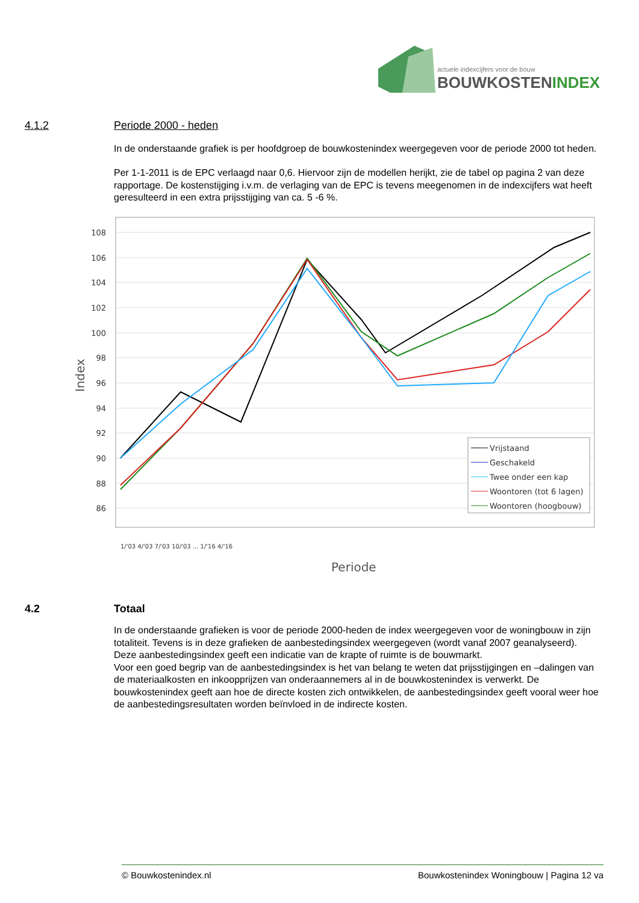actuele indexcijfers voor de bouw
BOUWKOSTENINDEX
4.1.2
Periode 2000 - heden
In de onderstaande grafiek is per hoofdgroep de bouwkostenindex weergegeven voor de periode 2000 tot heden.
Per 1-1-2011 is de EPC verlaagd naar 0,6. Hiervoor zijn de modellen herijkt, zie de tabel op pagina 2 van deze rapportage. De kostenstijging i.v.m. de verlaging van de EPC is tevens meegenomen in de indexcijfers wat heeft geresulteerd in een extra prijsstijging van ca. 5 -6 %.
108
106
104
102
100
98
96
94
92
90
88
86
Index
Vrijstaand
Geschakeld
Twee onder een kap
Woontoren (tot 6 lagen)
Woontoren (hoogbouw)
1/'03 4/'03 7/'03 10/'03 ... 1/'16 4/'16
Periode
4.2
Totaal
In de onderstaande grafieken is voor de periode 2000-heden de index weergegeven voor de woningbouw in zijn totaliteit. Tevens is in deze grafieken de aanbestedingsindex weergegeven (wordt vanaf 2007 geanalyseerd). Deze aanbestedingsindex geeft een indicatie van de krapte of ruimte is de bouwmarkt.
Voor een goed begrip van de aanbestedingsindex is het van belang te weten dat prijsstijgingen en –dalingen van de materiaalkosten en inkoopprijzen van onderaannemers al in de bouwkostenindex is verwerkt. De bouwkostenindex geeft aan hoe de directe kosten zich ontwikkelen, de aanbestedingsindex geeft vooral weer hoe de aanbestedingsresultaten worden beïnvloed in de indirecte kosten.
© Bouwkostenindex.nl Bouwkostenindex Woningbouw | Pagina 12 va